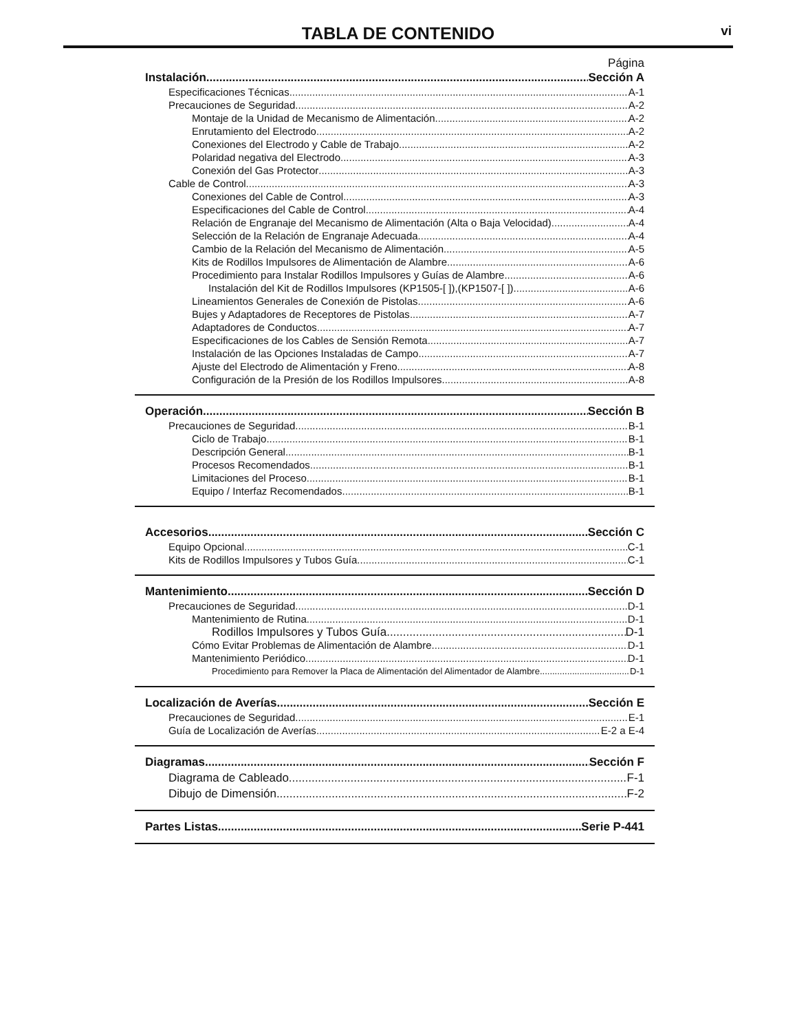TABLA DE CONTENIDO vi
Página
Instalación Sección A
Especificaciones Técnicas A-1
Precauciones de Seguridad A-2
Montaje de la Unidad de Mecanismo de Alimentación A-2
Enrutamiento del Electrodo A-2
Conexiones del Electrodo y Cable de Trabajo A-2
Polaridad negativa del Electrodo A-3
Conexión del Gas Protector A-3
Cable de Control A-3
Conexiones del Cable de Control A-3
Especificaciones del Cable de Control A-4
Relación de Engranaje del Mecanismo de Alimentación (Alta o Baja Velocidad) A-4
Selección de la Relación de Engranaje Adecuada A-4
Cambio de la Relación del Mecanismo de Alimentación A-5
Kits de Rodillos Impulsores de Alimentación de Alambre A-6
Procedimiento para Instalar Rodillos Impulsores y Guías de Alambre A-6
Instalación del Kit de Rodillos Impulsores (KP1505-[ ]),(KP1507-[ ]) A-6
Lineamientos Generales de Conexión de Pistolas A-6
Bujes y Adaptadores de Receptores de Pistolas A-7
Adaptadores de Conductos A-7
Especificaciones de los Cables de Sensión Remota A-7
Instalación de las Opciones Instaladas de Campo A-7
Ajuste del Electrodo de Alimentación y Freno A-8
Configuración de la Presión de los Rodillos Impulsores A-8
Operación Sección B
Precauciones de Seguridad B-1
Ciclo de Trabajo B-1
Descripción General B-1
Procesos Recomendados B-1
Limitaciones del Proceso B-1
Equipo / Interfaz Recomendados B-1
Accesorios Sección C
Equipo Opcional C-1
Kits de Rodillos Impulsores y Tubos Guía C-1
Mantenimiento Sección D
Precauciones de Seguridad D-1
Mantenimiento de Rutina D-1
Rodillos Impulsores y Tubos Guía D-1
Cómo Evitar Problemas de Alimentación de Alambre D-1
Mantenimiento Periódico D-1
Procedimiento para Remover la Placa de Alimentación del Alimentador de Alambre D-1
Localización de Averías Sección E
Precauciones de Seguridad E-1
Guía de Localización de Averías E-2 a E-4
Diagramas Sección F
Diagrama de Cableado F-1
Dibujo de Dimensión F-2
Partes Listas Serie P-441